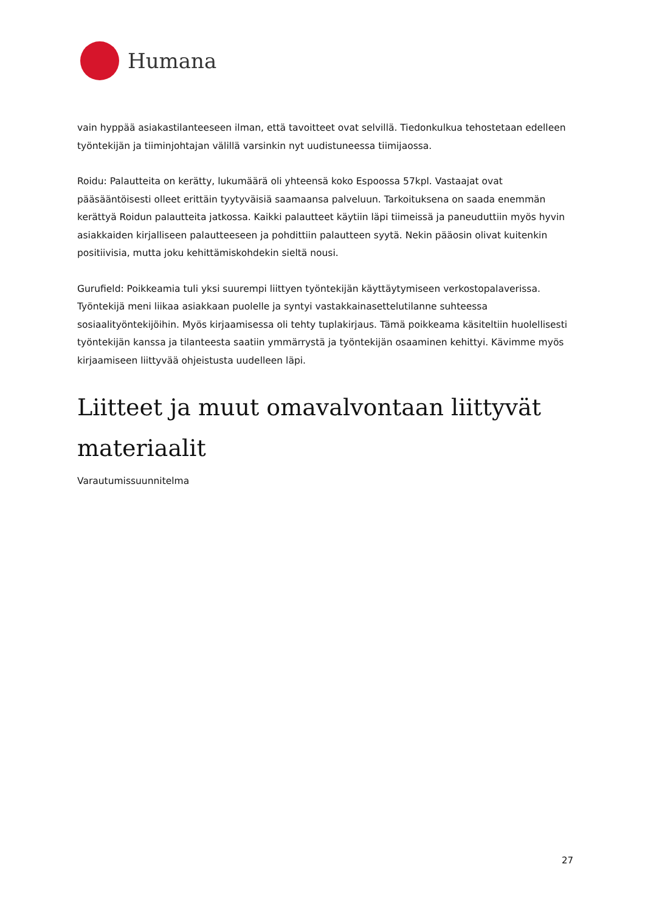Humana
vain hyppää asiakastilanteeseen ilman, että tavoitteet ovat selvillä. Tiedonkulkua tehostetaan edelleen työntekijän ja tiiminjohtajan välillä varsinkin nyt uudistuneessa tiimijaossa.
Roidu: Palautteita on kerätty, lukumäärä oli yhteensä koko Espoossa 57kpl. Vastaajat ovat pääsääntöisesti olleet erittäin tyytyväisiä saamaansa palveluun. Tarkoituksena on saada enemmän kerättyä Roidun palautteita jatkossa. Kaikki palautteet käytiin läpi tiimeissä ja paneuduttiin myös hyvin asiakkaiden kirjalliseen palautteeseen ja pohdittiin palautteen syytä. Nekin pääosin olivat kuitenkin positiivisia, mutta joku kehittämiskohdekin sieltä nousi.
Gurufield: Poikkeamia tuli yksi suurempi liittyen työntekijän käyttäytymiseen verkostopalaverissa. Työntekijä meni liikaa asiakkaan puolelle ja syntyi vastakkainasettelutilanne suhteessa sosiaalityöntekijöihin. Myös kirjaamisessa oli tehty tuplakirjaus. Tämä poikkeama käsiteltiin huolellisesti työntekijän kanssa ja tilanteesta saatiin ymmärrystä ja työntekijän osaaminen kehittyi. Kävimme myös kirjaamiseen liittyvää ohjeistusta uudelleen läpi.
Liitteet ja muut omavalvontaan liittyvät materiaalit
Varautumissuunnitelma
27